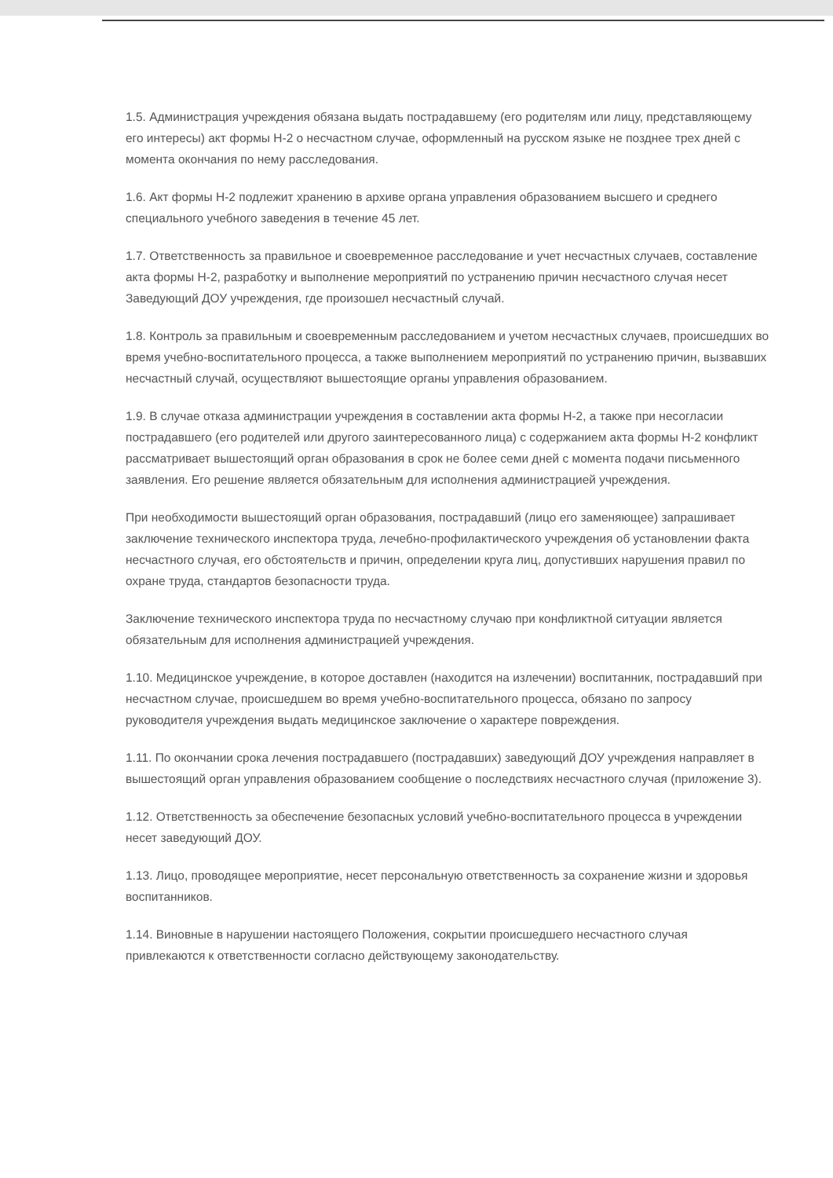1.5. Администрация учреждения обязана выдать пострадавшему (его родителям или лицу, представляющему его интересы) акт формы Н-2 о несчастном случае, оформленный на русском языке не позднее трех дней с момента окончания по нему расследования.
1.6. Акт формы Н-2 подлежит хранению в архиве органа управления образованием высшего и среднего специального учебного заведения в течение 45 лет.
1.7. Ответственность за правильное и своевременное расследование и учет несчастных случаев, составление акта формы Н-2, разработку и выполнение мероприятий по устранению причин несчастного случая несет Заведующий ДОУ учреждения, где произошел несчастный случай.
1.8. Контроль за правильным и своевременным расследованием и учетом несчастных случаев, происшедших во время учебно-воспитательного процесса, а также выполнением мероприятий по устранению причин, вызвавших несчастный случай, осуществляют вышестоящие органы управления образованием.
1.9. В случае отказа администрации учреждения в составлении акта формы Н-2, а также при несогласии пострадавшего (его родителей или другого заинтересованного лица) с содержанием акта формы Н-2 конфликт рассматривает вышестоящий орган образования в срок не более семи дней с момента подачи письменного заявления. Его решение является обязательным для исполнения администрацией учреждения.
При необходимости вышестоящий орган образования, пострадавший (лицо его заменяющее) запрашивает заключение технического инспектора труда, лечебно-профилактического учреждения об установлении факта несчастного случая, его обстоятельств и причин, определении круга лиц, допустивших нарушения правил по охране труда, стандартов безопасности труда.
Заключение технического инспектора труда по несчастному случаю при конфликтной ситуации является обязательным для исполнения администрацией учреждения.
1.10. Медицинское учреждение, в которое доставлен (находится на излечении) воспитанник, пострадавший при несчастном случае, происшедшем во время учебно-воспитательного процесса, обязано по запросу руководителя учреждения выдать медицинское заключение о характере повреждения.
1.11. По окончании срока лечения пострадавшего (пострадавших) заведующий ДОУ учреждения направляет в вышестоящий орган управления образованием сообщение о последствиях несчастного случая (приложение 3).
1.12. Ответственность за обеспечение безопасных условий учебно-воспитательного процесса в учреждении несет заведующий ДОУ.
1.13. Лицо, проводящее мероприятие, несет персональную ответственность за сохранение жизни и здоровья воспитанников.
1.14. Виновные в нарушении настоящего Положения, сокрытии происшедшего несчастного случая привлекаются к ответственности согласно действующему законодательству.